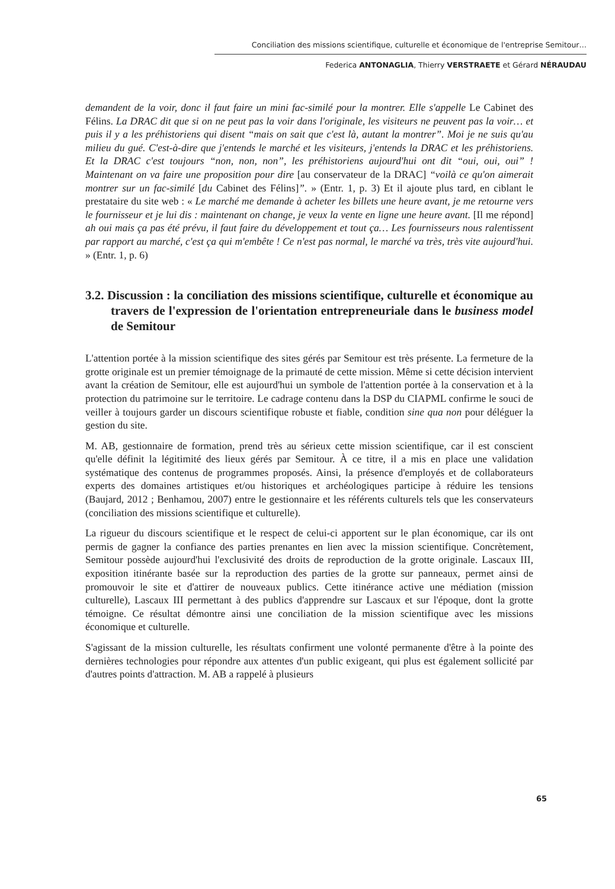Conciliation des missions scientifique, culturelle et économique de l'entreprise Semitour…
Federica ANTONAGLIA, Thierry VERSTRAETE et Gérard NÉRAUDAU
demandent de la voir, donc il faut faire un mini fac-similé pour la montrer. Elle s'appelle Le Cabinet des Félins. La DRAC dit que si on ne peut pas la voir dans l'originale, les visiteurs ne peuvent pas la voir… et puis il y a les préhistoriens qui disent “mais on sait que c'est là, autant la montrer”. Moi je ne suis qu'au milieu du gué. C'est-à-dire que j'entends le marché et les visiteurs, j'entends la DRAC et les préhistoriens. Et la DRAC c'est toujours “non, non, non”, les préhistoriens aujourd'hui ont dit “oui, oui, oui” ! Maintenant on va faire une proposition pour dire [au conservateur de la DRAC] “voilà ce qu'on aimerait montrer sur un fac-similé [du Cabinet des Félins]”. » (Entr. 1, p. 3) Et il ajoute plus tard, en ciblant le prestataire du site web : « Le marché me demande à acheter les billets une heure avant, je me retourne vers le fournisseur et je lui dis : maintenant on change, je veux la vente en ligne une heure avant. [Il me répond] ah oui mais ça pas été prévu, il faut faire du développement et tout ça… Les fournisseurs nous ralentissent par rapport au marché, c'est ça qui m'embête ! Ce n'est pas normal, le marché va très, très vite aujourd'hui. » (Entr. 1, p. 6)
3.2. Discussion : la conciliation des missions scientifique, culturelle et économique au travers de l'expression de l'orientation entrepreneuriale dans le business model de Semitour
L'attention portée à la mission scientifique des sites gérés par Semitour est très présente. La fermeture de la grotte originale est un premier témoignage de la primauté de cette mission. Même si cette décision intervient avant la création de Semitour, elle est aujourd'hui un symbole de l'attention portée à la conservation et à la protection du patrimoine sur le territoire. Le cadrage contenu dans la DSP du CIAPML confirme le souci de veiller à toujours garder un discours scientifique robuste et fiable, condition sine qua non pour déléguer la gestion du site.
M. AB, gestionnaire de formation, prend très au sérieux cette mission scientifique, car il est conscient qu'elle définit la légitimité des lieux gérés par Semitour. À ce titre, il a mis en place une validation systématique des contenus de programmes proposés. Ainsi, la présence d'employés et de collaborateurs experts des domaines artistiques et/ou historiques et archéologiques participe à réduire les tensions (Baujard, 2012 ; Benhamou, 2007) entre le gestionnaire et les référents culturels tels que les conservateurs (conciliation des missions scientifique et culturelle).
La rigueur du discours scientifique et le respect de celui-ci apportent sur le plan économique, car ils ont permis de gagner la confiance des parties prenantes en lien avec la mission scientifique. Concrètement, Semitour possède aujourd'hui l'exclusivité des droits de reproduction de la grotte originale. Lascaux III, exposition itinérante basée sur la reproduction des parties de la grotte sur panneaux, permet ainsi de promouvoir le site et d'attirer de nouveaux publics. Cette itinérance active une médiation (mission culturelle), Lascaux III permettant à des publics d'apprendre sur Lascaux et sur l'époque, dont la grotte témoigne. Ce résultat démontre ainsi une conciliation de la mission scientifique avec les missions économique et culturelle.
S'agissant de la mission culturelle, les résultats confirment une volonté permanente d'être à la pointe des dernières technologies pour répondre aux attentes d'un public exigeant, qui plus est également sollicité par d'autres points d'attraction. M. AB a rappelé à plusieurs
65